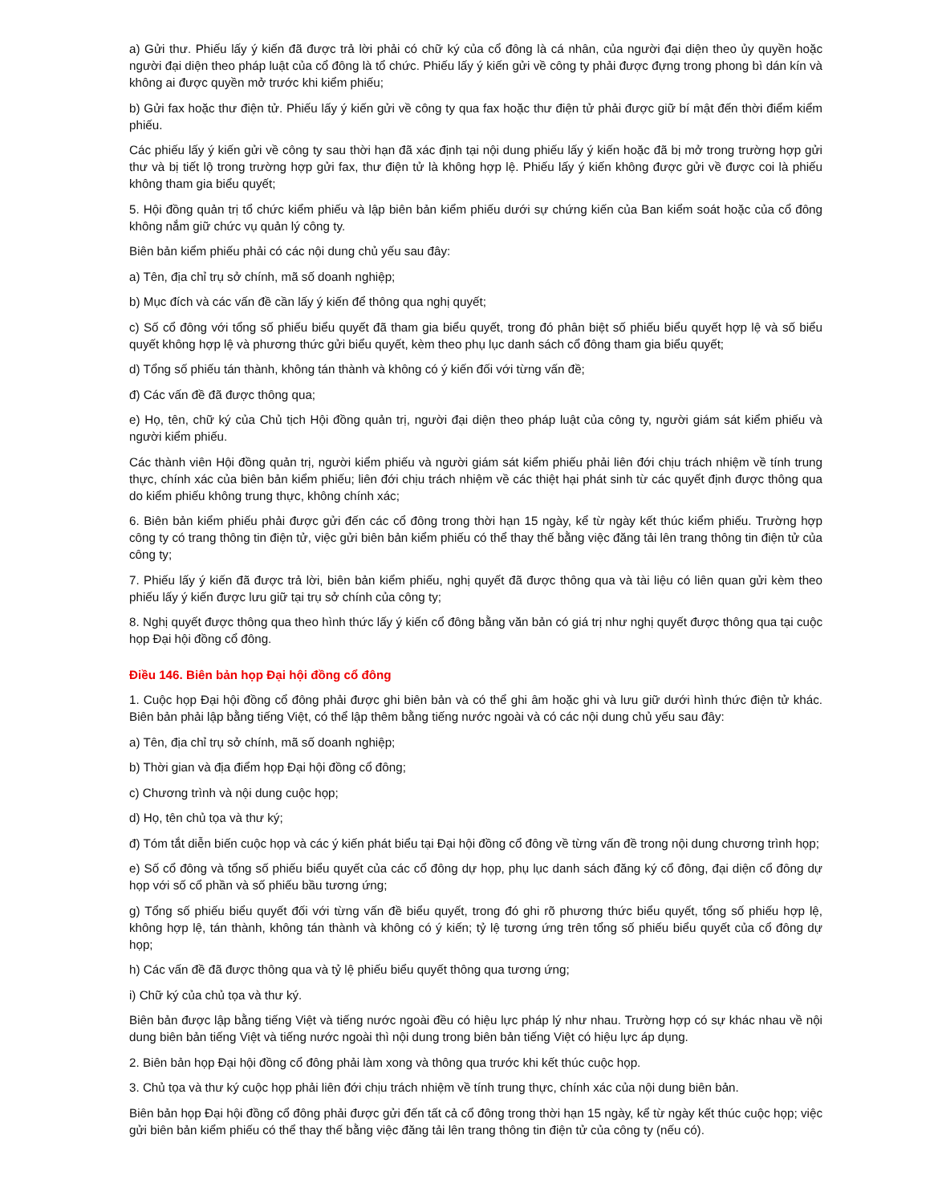a) Gửi thư. Phiếu lấy ý kiến đã được trả lời phải có chữ ký của cổ đông là cá nhân, của người đại diện theo ủy quyền hoặc người đại diện theo pháp luật của cổ đông là tổ chức. Phiếu lấy ý kiến gửi về công ty phải được đựng trong phong bì dán kín và không ai được quyền mở trước khi kiểm phiếu;
b) Gửi fax hoặc thư điện tử. Phiếu lấy ý kiến gửi về công ty qua fax hoặc thư điện tử phải được giữ bí mật đến thời điểm kiểm phiếu.
Các phiếu lấy ý kiến gửi về công ty sau thời hạn đã xác định tại nội dung phiếu lấy ý kiến hoặc đã bị mở trong trường hợp gửi thư và bị tiết lộ trong trường hợp gửi fax, thư điện tử là không hợp lệ. Phiếu lấy ý kiến không được gửi về được coi là phiếu không tham gia biểu quyết;
5. Hội đồng quản trị tổ chức kiểm phiếu và lập biên bản kiểm phiếu dưới sự chứng kiến của Ban kiểm soát hoặc của cổ đông không nắm giữ chức vụ quản lý công ty.
Biên bản kiểm phiếu phải có các nội dung chủ yếu sau đây:
a) Tên, địa chỉ trụ sở chính, mã số doanh nghiệp;
b) Mục đích và các vấn đề cần lấy ý kiến để thông qua nghị quyết;
c) Số cổ đông với tổng số phiếu biểu quyết đã tham gia biểu quyết, trong đó phân biệt số phiếu biểu quyết hợp lệ và số biểu quyết không hợp lệ và phương thức gửi biểu quyết, kèm theo phụ lục danh sách cổ đông tham gia biểu quyết;
d) Tổng số phiếu tán thành, không tán thành và không có ý kiến đối với từng vấn đề;
đ) Các vấn đề đã được thông qua;
e) Họ, tên, chữ ký của Chủ tịch Hội đồng quản trị, người đại diện theo pháp luật của công ty, người giám sát kiểm phiếu và người kiểm phiếu.
Các thành viên Hội đồng quản trị, người kiểm phiếu và người giám sát kiểm phiếu phải liên đới chịu trách nhiệm về tính trung thực, chính xác của biên bản kiểm phiếu; liên đới chịu trách nhiệm về các thiệt hại phát sinh từ các quyết định được thông qua do kiểm phiếu không trung thực, không chính xác;
6. Biên bản kiểm phiếu phải được gửi đến các cổ đông trong thời hạn 15 ngày, kể từ ngày kết thúc kiểm phiếu. Trường hợp công ty có trang thông tin điện tử, việc gửi biên bản kiểm phiếu có thể thay thế bằng việc đăng tải lên trang thông tin điện tử của công ty;
7. Phiếu lấy ý kiến đã được trả lời, biên bản kiểm phiếu, nghị quyết đã được thông qua và tài liệu có liên quan gửi kèm theo phiếu lấy ý kiến được lưu giữ tại trụ sở chính của công ty;
8. Nghị quyết được thông qua theo hình thức lấy ý kiến cổ đông bằng văn bản có giá trị như nghị quyết được thông qua tại cuộc họp Đại hội đồng cổ đông.
Điều 146. Biên bản họp Đại hội đồng cổ đông
1. Cuộc họp Đại hội đồng cổ đông phải được ghi biên bản và có thể ghi âm hoặc ghi và lưu giữ dưới hình thức điện tử khác. Biên bản phải lập bằng tiếng Việt, có thể lập thêm bằng tiếng nước ngoài và có các nội dung chủ yếu sau đây:
a) Tên, địa chỉ trụ sở chính, mã số doanh nghiệp;
b) Thời gian và địa điểm họp Đại hội đồng cổ đông;
c) Chương trình và nội dung cuộc họp;
d) Họ, tên chủ tọa và thư ký;
đ) Tóm tắt diễn biến cuộc họp và các ý kiến phát biểu tại Đại hội đồng cổ đông về từng vấn đề trong nội dung chương trình họp;
e) Số cổ đông và tổng số phiếu biểu quyết của các cổ đông dự họp, phụ lục danh sách đăng ký cổ đông, đại diện cổ đông dự họp với số cổ phần và số phiếu bầu tương ứng;
g) Tổng số phiếu biểu quyết đối với từng vấn đề biểu quyết, trong đó ghi rõ phương thức biểu quyết, tổng số phiếu hợp lệ, không hợp lệ, tán thành, không tán thành và không có ý kiến; tỷ lệ tương ứng trên tổng số phiếu biểu quyết của cổ đông dự họp;
h) Các vấn đề đã được thông qua và tỷ lệ phiếu biểu quyết thông qua tương ứng;
i) Chữ ký của chủ tọa và thư ký.
Biên bản được lập bằng tiếng Việt và tiếng nước ngoài đều có hiệu lực pháp lý như nhau. Trường hợp có sự khác nhau về nội dung biên bản tiếng Việt và tiếng nước ngoài thì nội dung trong biên bản tiếng Việt có hiệu lực áp dụng.
2. Biên bản họp Đại hội đồng cổ đông phải làm xong và thông qua trước khi kết thúc cuộc họp.
3. Chủ tọa và thư ký cuộc họp phải liên đới chịu trách nhiệm về tính trung thực, chính xác của nội dung biên bản.
Biên bản họp Đại hội đồng cổ đông phải được gửi đến tất cả cổ đông trong thời hạn 15 ngày, kể từ ngày kết thúc cuộc họp; việc gửi biên bản kiểm phiếu có thể thay thế bằng việc đăng tải lên trang thông tin điện tử của công ty (nếu có).